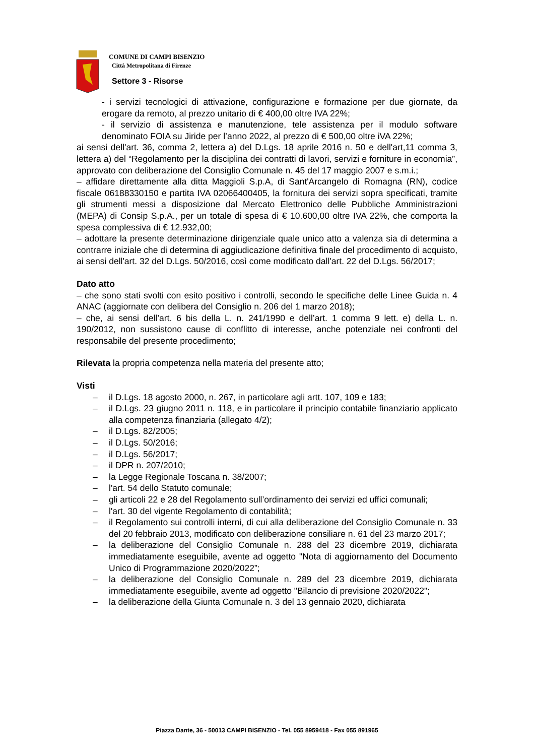COMUNE DI CAMPI BISENZIO
Città Metropolitana di Firenze
Settore 3 - Risorse
- i servizi tecnologici di attivazione, configurazione e formazione per due giornate, da erogare da remoto, al prezzo unitario di € 400,00 oltre IVA 22%;
- il servizio di assistenza e manutenzione, tele assistenza per il modulo software denominato FOIA su Jiride per l’anno 2022, al prezzo di € 500,00 oltre iVA 22%;
ai sensi dell'art. 36, comma 2, lettera a) del D.Lgs. 18 aprile 2016 n. 50 e dell'art,11 comma 3, lettera a) del “Regolamento per la disciplina dei contratti di lavori, servizi e forniture in economia”, approvato con deliberazione del Consiglio Comunale n. 45 del 17 maggio 2007 e s.m.i.;
– affidare direttamente alla ditta Maggioli S.p.A, di Sant'Arcangelo di Romagna (RN), codice fiscale 06188330150 e partita IVA 02066400405, la fornitura dei servizi sopra specificati, tramite gli strumenti messi a disposizione dal Mercato Elettronico delle Pubbliche Amministrazioni (MEPA) di Consip S.p.A., per un totale di spesa di € 10.600,00 oltre IVA 22%, che comporta la spesa complessiva di € 12.932,00;
– adottare la presente determinazione dirigenziale quale unico atto a valenza sia di determina a contrarre iniziale che di determina di aggiudicazione definitiva finale del procedimento di acquisto, ai sensi dell'art. 32 del D.Lgs. 50/2016, così come modificato dall'art. 22 del D.Lgs. 56/2017;
Dato atto
– che sono stati svolti con esito positivo i controlli, secondo le specifiche delle Linee Guida n. 4 ANAC (aggiornate con delibera del Consiglio n. 206 del 1 marzo 2018);
– che, ai sensi dell’art. 6 bis della L. n. 241/1990 e dell’art. 1 comma 9 lett. e) della L. n. 190/2012, non sussistono cause di conflitto di interesse, anche potenziale nei confronti del responsabile del presente procedimento;
Rilevata la propria competenza nella materia del presente atto;
Visti
– il D.Lgs. 18 agosto 2000, n. 267, in particolare agli artt. 107, 109 e 183;
– il D.Lgs. 23 giugno 2011 n. 118, e in particolare il principio contabile finanziario applicato alla competenza finanziaria (allegato 4/2);
– il D.Lgs. 82/2005;
– il D.Lgs. 50/2016;
– il D.Lgs. 56/2017;
– il DPR n. 207/2010;
– la Legge Regionale Toscana n. 38/2007;
– l'art. 54 dello Statuto comunale;
– gli articoli 22 e 28 del Regolamento sull’ordinamento dei servizi ed uffici comunali;
– l'art. 30 del vigente Regolamento di contabilità;
– il Regolamento sui controlli interni, di cui alla deliberazione del Consiglio Comunale n. 33 del 20 febbraio 2013, modificato con deliberazione consiliare n. 61 del 23 marzo 2017;
– la deliberazione del Consiglio Comunale n. 288 del 23 dicembre 2019, dichiarata immediatamente eseguibile, avente ad oggetto "Nota di aggiornamento del Documento Unico di Programmazione 2020/2022”;
– la deliberazione del Consiglio Comunale n. 289 del 23 dicembre 2019, dichiarata immediatamente eseguibile, avente ad oggetto "Bilancio di previsione 2020/2022";
– la deliberazione della Giunta Comunale n. 3 del 13 gennaio 2020, dichiarata
Piazza Dante, 36 - 50013 CAMPI BISENZIO - Tel. 055 8959418 - Fax 055 891965